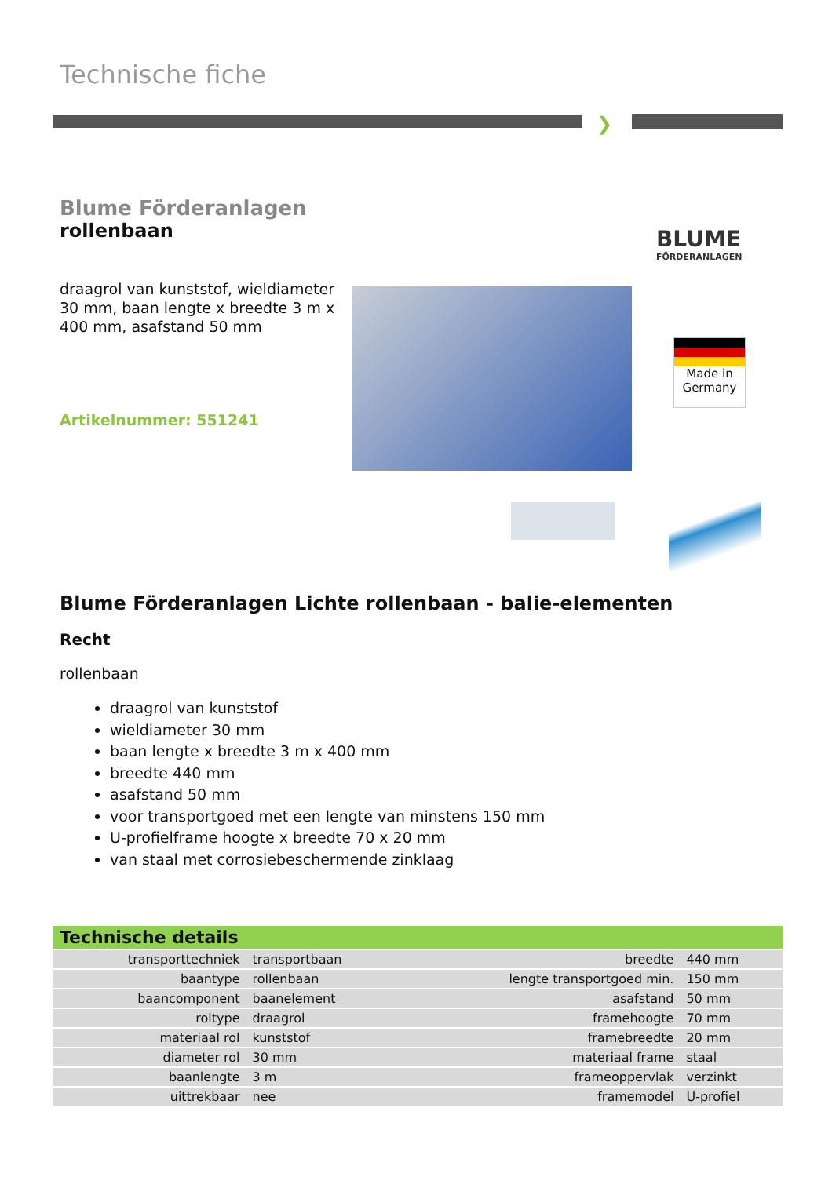Technische fiche
❯
Blume Förderanlagen
rollenbaan
draagrol van kunststof, wieldiameter 30 mm, baan lengte x breedte 3 m x 400 mm, asafstand 50 mm
Artikelnummer: 551241
BLUME
FÖRDERANLAGEN
Made in
Germany
Blume Förderanlagen Lichte rollenbaan - balie-elementen
Recht
rollenbaan
draagrol van kunststof
wieldiameter 30 mm
baan lengte x breedte 3 m x 400 mm
breedte 440 mm
asafstand 50 mm
voor transportgoed met een lengte van minstens 150 mm
U-profielframe hoogte x breedte 70 x 20 mm
van staal met corrosiebeschermende zinklaag
Technische details
| transporttechniek | transportbaan | breedte | 440 mm |
| baantype | rollenbaan | lengte transportgoed min. | 150 mm |
| baancomponent | baanelement | asafstand | 50 mm |
| roltype | draagrol | framehoogte | 70 mm |
| materiaal rol | kunststof | framebreedte | 20 mm |
| diameter rol | 30 mm | materiaal frame | staal |
| baanlengte | 3 m | frameoppervlak | verzinkt |
| uittrekbaar | nee | framemodel | U-profiel |